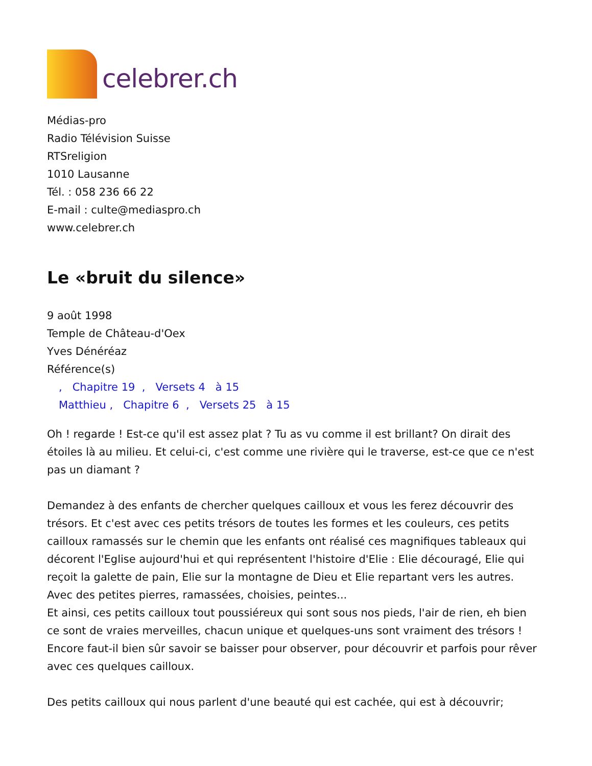celebrer.ch
Médias-pro
Radio Télévision Suisse
RTSreligion
1010 Lausanne
Tél. : 058 236 66 22
E-mail : culte@mediaspro.ch
www.celebrer.ch
Le «bruit du silence»
9 août 1998
Temple de Château-d'Oex
Yves Dénéréaz
Référence(s)
, Chapitre 19 , Versets 4 à 15
Matthieu , Chapitre 6 , Versets 25 à 15
Oh ! regarde ! Est-ce qu'il est assez plat ? Tu as vu comme il est brillant? On dirait des étoiles là au milieu. Et celui-ci, c'est comme une rivière qui le traverse, est-ce que ce n'est pas un diamant ?
Demandez à des enfants de chercher quelques cailloux et vous les ferez découvrir des trésors. Et c'est avec ces petits trésors de toutes les formes et les couleurs, ces petits cailloux ramassés sur le chemin que les enfants ont réalisé ces magnifiques tableaux qui décorent l'Eglise aujourd'hui et qui représentent l'histoire d'Elie : Elie découragé, Elie qui reçoit la galette de pain, Elie sur la montagne de Dieu et Elie repartant vers les autres. Avec des petites pierres, ramassées, choisies, peintes...
Et ainsi, ces petits cailloux tout poussiéreux qui sont sous nos pieds, l'air de rien, eh bien ce sont de vraies merveilles, chacun unique et quelques-uns sont vraiment des trésors ! Encore faut-il bien sûr savoir se baisser pour observer, pour découvrir et parfois pour rêver avec ces quelques cailloux.
Des petits cailloux qui nous parlent d'une beauté qui est cachée, qui est à découvrir;